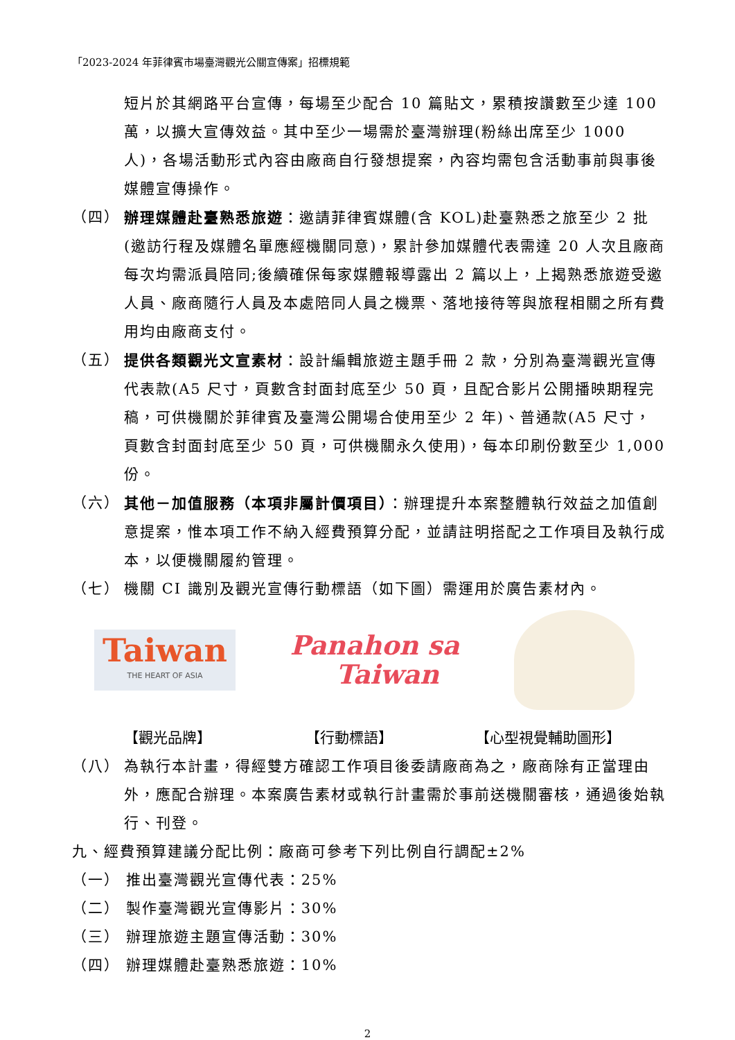「2023-2024 年菲律賓市場臺灣觀光公關宣傳案」招標規範
短片於其網路平台宣傳，每場至少配合 10 篇貼文，累積按讚數至少達 100 萬，以擴大宣傳效益。其中至少一場需於臺灣辦理(粉絲出席至少 1000 人)，各場活動形式內容由廠商自行發想提案，內容均需包含活動事前與事後媒體宣傳操作。
（四） 辦理媒體赴臺熟悉旅遊：邀請菲律賓媒體(含 KOL)赴臺熟悉之旅至少 2 批(邀訪行程及媒體名單應經機關同意)，累計參加媒體代表需達 20 人次且廠商每次均需派員陪同;後續確保每家媒體報導露出 2 篇以上，上揭熟悉旅遊受邀人員、廠商隨行人員及本處陪同人員之機票、落地接待等與旅程相關之所有費用均由廠商支付。
（五） 提供各類觀光文宣素材：設計編輯旅遊主題手冊 2 款，分別為臺灣觀光宣傳代表款(A5 尺寸，頁數含封面封底至少 50 頁，且配合影片公開播映期程完稿，可供機關於菲律賓及臺灣公開場合使用至少 2 年)、普通款(A5 尺寸，頁數含封面封底至少 50 頁，可供機關永久使用)，每本印刷份數至少 1,000 份。
（六） 其他－加值服務（本項非屬計價項目）：辦理提升本案整體執行效益之加值創意提案，惟本項工作不納入經費預算分配，並請註明搭配之工作項目及執行成本，以便機關履約管理。
（七） 機關 CI 識別及觀光宣傳行動標語（如下圖）需運用於廣告素材內。
Taiwan
THE HEART OF ASIA
Panahon sa
Taiwan
【觀光品牌】 【行動標語】 【心型視覺輔助圖形】
（八） 為執行本計畫，得經雙方確認工作項目後委請廠商為之，廠商除有正當理由外，應配合辦理。本案廣告素材或執行計畫需於事前送機關審核，通過後始執行、刊登。
九、經費預算建議分配比例：廠商可參考下列比例自行調配±2%
（一） 推出臺灣觀光宣傳代表：25%
（二） 製作臺灣觀光宣傳影片：30%
（三） 辦理旅遊主題宣傳活動：30%
（四） 辦理媒體赴臺熟悉旅遊：10%
2